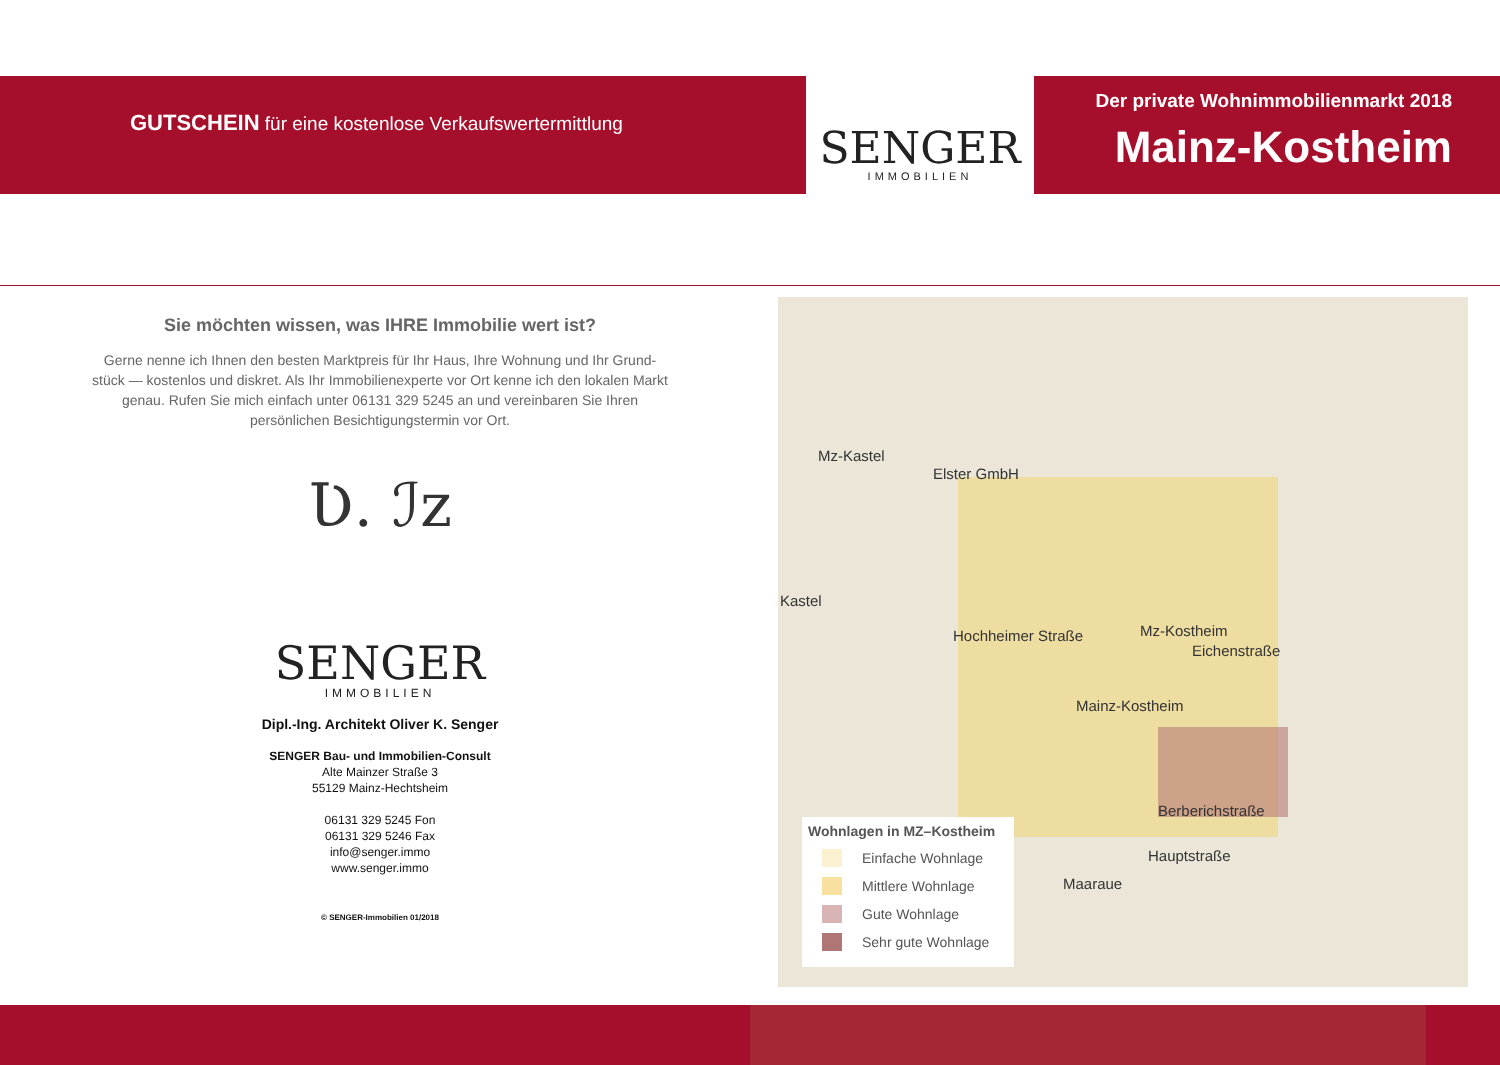GUTSCHEIN für eine kostenlose Verkaufswertermittlung
SENGER
IMMOBILIEN
Der private Wohnimmobilienmarkt 2018
Mainz-Kostheim
Sie möchten wissen, was IHRE Immobilie wert ist?
Gerne nenne ich Ihnen den besten Marktpreis für Ihr Haus, Ihre Wohnung und Ihr Grund-stück — kostenlos und diskret. Als Ihr Immobilienexperte vor Ort kenne ich den lokalen Markt genau. Rufen Sie mich einfach unter 06131 329 5245 an und vereinbaren Sie Ihren persönlichen Besichtigungstermin vor Ort.
Ʋ. ℐz
SENGER
IMMOBILIEN
Dipl.-Ing. Architekt Oliver K. Senger
SENGER Bau- und Immobilien-Consult
Alte Mainzer Straße 3
55129 Mainz-Hechtsheim
06131 329 5245 Fon
06131 329 5246 Fax
info@senger.immo
www.senger.immo
© SENGER-Immobilien 01/2018
Mz-Kastel
Elster GmbH
Kastel
Hochheimer Straße Mz-Kostheim
Eichenstraße
Mainz-Kostheim
Berberichstraße
Hauptstraße
Maaraue
Wohnlagen in MZ–Kostheim
Einfache Wohnlage
Mittlere Wohnlage
Gute Wohnlage
Sehr gute Wohnlage